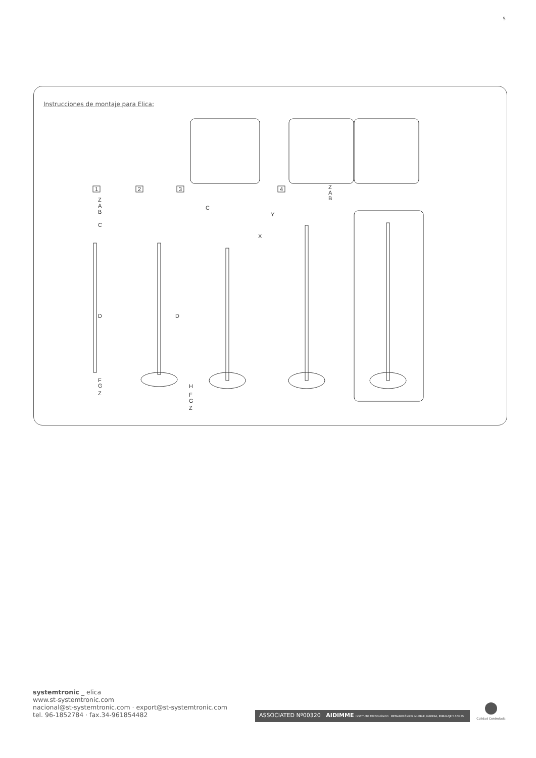5
Instrucciones de montaje para Elica:
Z
A
B
C
D
F
G
Z
D
H
F
G
Z
C
X
Z
A
B
Y
1
2
3
4
systemtronic _ elica
www.st-systemtronic.com
nacional@st-systemtronic.com · export@st-systemtronic.com
tel. 96-1852784 · fax.34-961854482
ASSOCIATED Nº00320 AIDIMME INSTITUTO TECNOLÓGICO METALMECÁNICO, MUEBLE, MADERA, EMBALAJE Y AFINES
Calidad Controlada